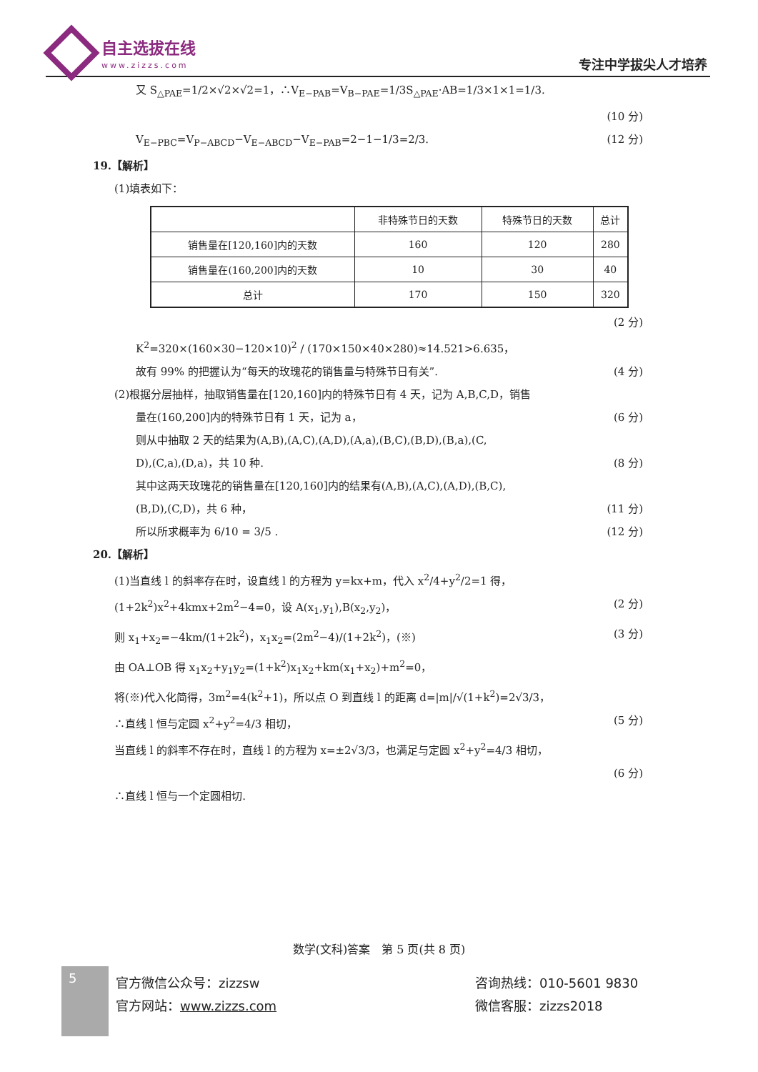自主选拔在线
www.zizzs.com
专注中学拔尖人才培养
又 S<sub>△PAE</sub>=1/2×√2×√2=1，∴V<sub>E−PAB</sub>=V<sub>B−PAE</sub>=1/3S<sub>△PAE</sub>·AB=1/3×1×1=1/3.
(10 分)
V<sub>E−PBC</sub>=V<sub>P−ABCD</sub>−V<sub>E−ABCD</sub>−V<sub>E−PAB</sub>=2−1−1/3=2/3. (12 分)
19.【解析】
(1)填表如下：
| | 非特殊节日的天数 | 特殊节日的天数 | 总计 |
| --- | --- | --- | --- |
| 销售量在[120,160]内的天数 | 160 | 120 | 280 |
| 销售量在(160,200]内的天数 | 10 | 30 | 40 |
| 总计 | 170 | 150 | 320 |
(2 分)
K<sup>2</sup>=320×(160×30−120×10)<sup>2</sup> / (170×150×40×280)≈14.521>6.635，
故有 99% 的把握认为“每天的玫瑰花的销售量与特殊节日有关”. (4 分)
(2)根据分层抽样，抽取销售量在[120,160]内的特殊节日有 4 天，记为 A,B,C,D，销售
量在(160,200]内的特殊节日有 1 天，记为 a， (6 分)
则从中抽取 2 天的结果为(A,B),(A,C),(A,D),(A,a),(B,C),(B,D),(B,a),(C,
D),(C,a),(D,a)，共 10 种. (8 分)
其中这两天玫瑰花的销售量在[120,160]内的结果有(A,B),(A,C),(A,D),(B,C),
(B,D),(C,D)，共 6 种， (11 分)
所以所求概率为 6/10 = 3/5 . (12 分)
20.【解析】
(1)当直线 l 的斜率存在时，设直线 l 的方程为 y=kx+m，代入 x<sup>2</sup>/4+y<sup>2</sup>/2=1 得，
(1+2k<sup>2</sup>)x<sup>2</sup>+4kmx+2m<sup>2</sup>−4=0，设 A(x<sub>1</sub>,y<sub>1</sub>),B(x<sub>2</sub>,y<sub>2</sub>)， (2 分)
则 x<sub>1</sub>+x<sub>2</sub>=−4km/(1+2k<sup>2</sup>)，x<sub>1</sub>x<sub>2</sub>=(2m<sup>2</sup>−4)/(1+2k<sup>2</sup>)，(※) (3 分)
由 OA⊥OB 得 x<sub>1</sub>x<sub>2</sub>+y<sub>1</sub>y<sub>2</sub>=(1+k<sup>2</sup>)x<sub>1</sub>x<sub>2</sub>+km(x<sub>1</sub>+x<sub>2</sub>)+m<sup>2</sup>=0，
将(※)代入化简得，3m<sup>2</sup>=4(k<sup>2</sup>+1)，所以点 O 到直线 l 的距离 d=|m|/√(1+k<sup>2</sup>)=2√3/3，
∴直线 l 恒与定圆 x<sup>2</sup>+y<sup>2</sup>=4/3 相切， (5 分)
当直线 l 的斜率不存在时，直线 l 的方程为 x=±2√3/3，也满足与定圆 x<sup>2</sup>+y<sup>2</sup>=4/3 相切，
(6 分)
∴直线 l 恒与一个定圆相切.
数学(文科)答案　第 5 页(共 8 页)
5
官方微信公众号：zizzsw
官方网站：www.zizzs.com
咨询热线：010-5601 9830
微信客服：zizzs2018